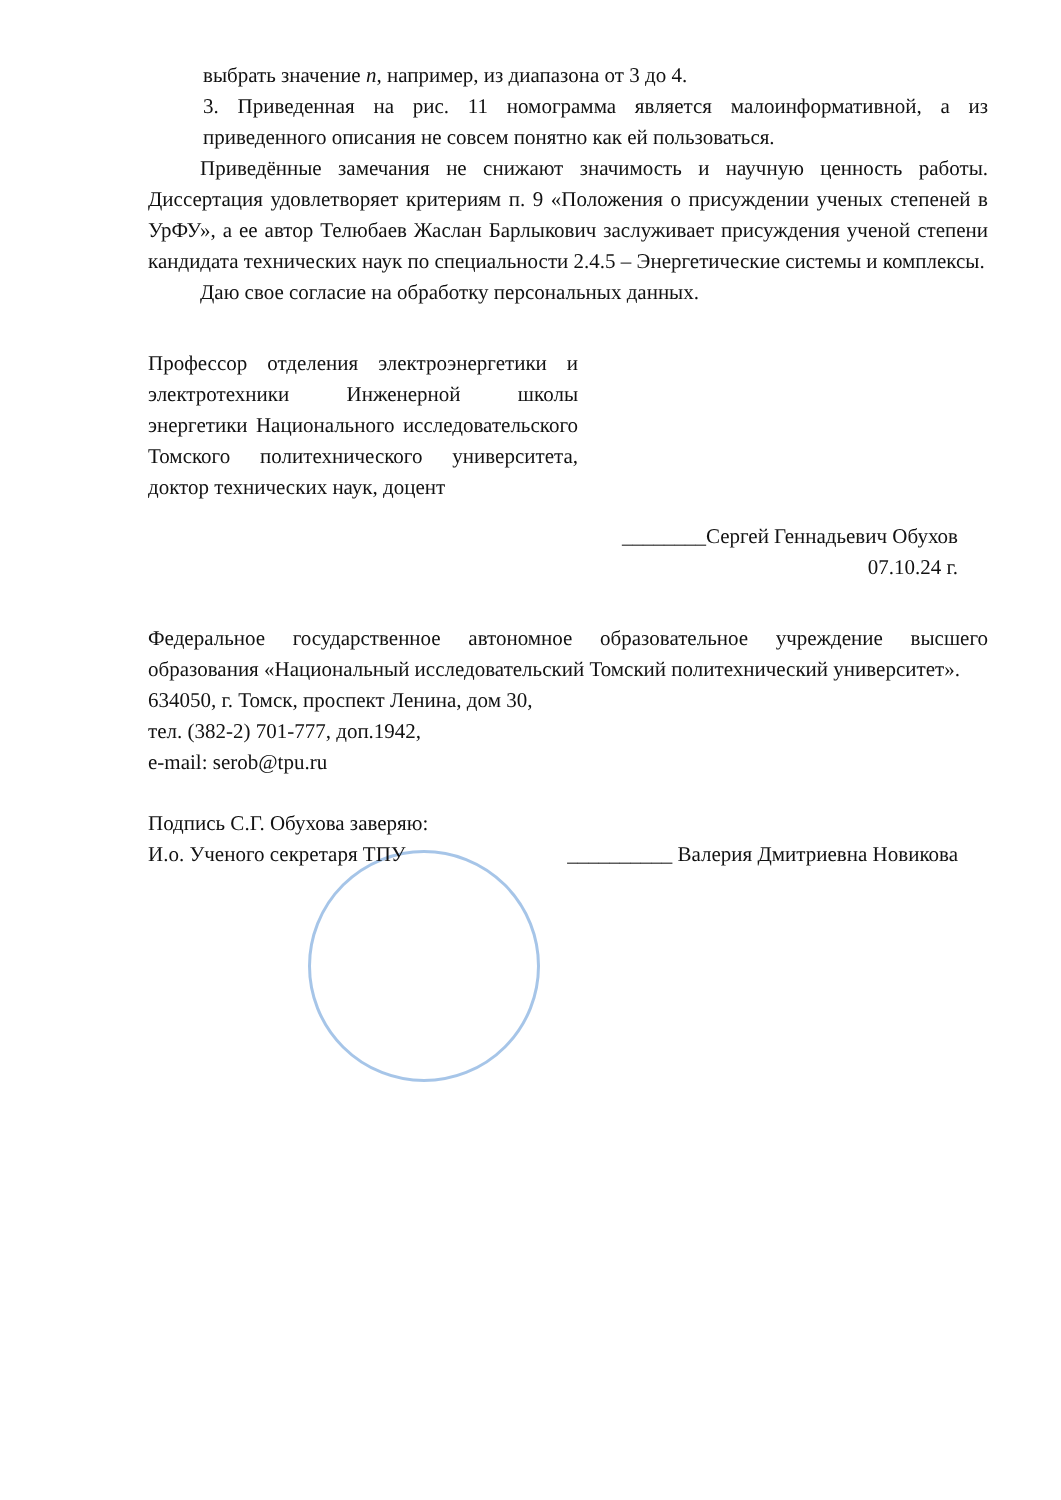выбрать значение n, например, из диапазона от 3 до 4.
3. Приведенная на рис. 11 номограмма является малоинформативной, а из приведенного описания не совсем понятно как ей пользоваться.
Приведённые замечания не снижают значимость и научную ценность работы. Диссертация удовлетворяет критериям п. 9 «Положения о присуждении ученых степеней в УрФУ», а ее автор Телюбаев Жаслан Барлыкович заслуживает присуждения ученой степени кандидата технических наук по специальности 2.4.5 – Энергетические системы и комплексы.
Даю свое согласие на обработку персональных данных.
Профессор отделения электроэнергетики и электротехники Инженерной школы энергетики Национального исследовательского Томского политехнического университета, доктор технических наук, доцент
________Сергей Геннадьевич Обухов
07.10.24 г.
Федеральное государственное автономное образовательное учреждение высшего образования «Национальный исследовательский Томский политехнический университет».
634050, г. Томск, проспект Ленина, дом 30,
тел. (382-2) 701-777, доп.1942,
e-mail: serob@tpu.ru
Подпись С.Г. Обухова заверяю:
И.о. Ученого секретаря ТПУ __________ Валерия Дмитриевна Новикова